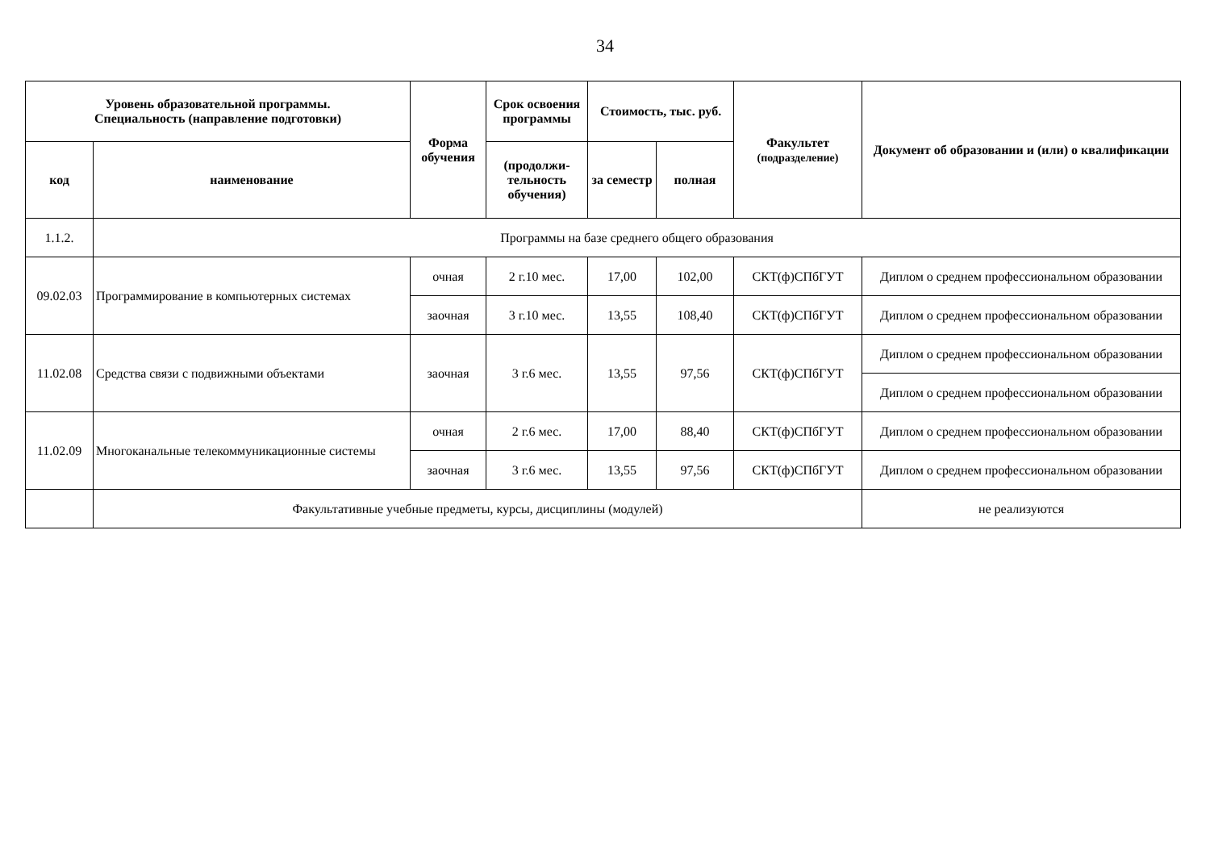34
| Уровень образовательной программы. Специальность (направление подготовки) | | Форма обучения | Срок освоения программы | Стоимость, тыс. руб. | | Факультет (подразделение) | Документ об образовании и (или) о квалификации |
| --- | --- | --- | --- | --- | --- | --- | --- |
| код | наименование | | (продолжи-тельность обучения) | за семестр | полная | | |
| 1.1.2. | Программы на базе среднего общего образования | | | | | | |
| 09.02.03 | Программирование в компьютерных системах | очная | 2 г.10 мес. | 17,00 | 102,00 | СКТ(ф)СПбГУТ | Диплом о среднем профессиональном образовании |
| | | заочная | 3 г.10 мес. | 13,55 | 108,40 | СКТ(ф)СПбГУТ | Диплом о среднем профессиональном образовании |
| 11.02.08 | Средства связи с подвижными объектами | заочная | 3 г.6 мес. | 13,55 | 97,56 | СКТ(ф)СПбГУТ | Диплом о среднем профессиональном образовании |
| | | | | | | | Диплом о среднем профессиональном образовании |
| 11.02.09 | Многоканальные телекоммуникационные системы | очная | 2 г.6 мес. | 17,00 | 88,40 | СКТ(ф)СПбГУТ | Диплом о среднем профессиональном образовании |
| | | заочная | 3 г.6 мес. | 13,55 | 97,56 | СКТ(ф)СПбГУТ | Диплом о среднем профессиональном образовании |
| | Факультативные учебные предметы, курсы, дисциплины (модулей) | | | | | | не реализуются |